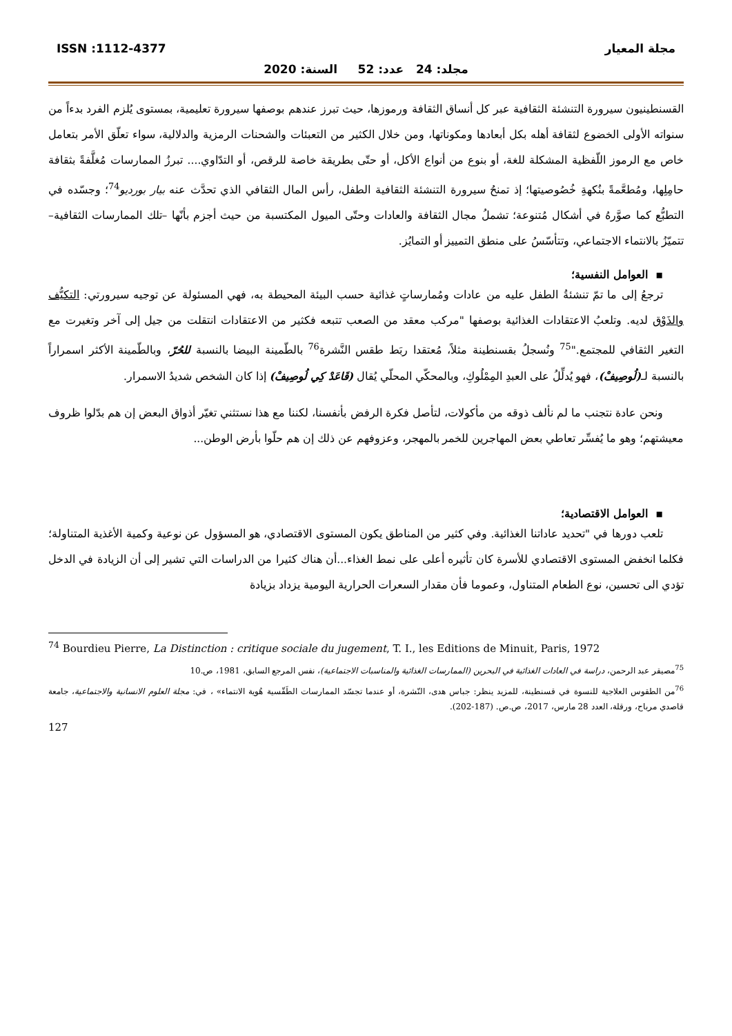مجلة المعيار ISSN :1112-4377
مجلد: 24 عدد: 52 السنة: 2020
القسنطينيون سيرورة التنشئة الثقافية عبر كل أنساق الثقافة ورموزها، حيث تبرز عندهم بوصفها سيرورة تعليمية، بمستوى يُلزم الفرد بدءاً من سنواته الأولى الخضوع لثقافة أهله بكل أبعادها ومكوناتها، ومن خلال الكثير من التعبئات والشحنات الرمزية والدلالية، سواء تعلّق الأمر بتعامل خاص مع الرموز اللّفظية المشكلة للغة، أو بنوع من أنواع الأكل، أو حتّى بطريقة خاصة للرقص، أو التدّاوي.... تبرزُ الممارسات مُغلَّفةً بثقافة حامِلِها، ومُطعَّمةً بنُكهةِ خُصُوصيتها؛ إذ تمنحُ سيرورة التنشئة الثقافية الطفل، رأس المال الثقافي الذي تحدَّث عنه بيار بورديو<sup>74</sup>؛ وجسّده في التطبُّع كما صوَّرهُ في أشكال مُتنوعة؛ تشملُ مجال الثقافة والعادات وحتّى الميول المكتسبة من حيث أجزم بأنّها –تلك الممارسات الثقافية–تتميّزُ بالانتماء الاجتماعي، وتتأسّسُ على منطق التمييز أو التمايُز.
▪ العوامل النفسية؛
ترجعُ إلى ما تمّ تنشئةُ الطفل عليه من عادات ومُمارساتٍ غذائية حسب البيئة المحيطة به، فهي المسئولة عن توجيه سيرورتي: التكيُّف والذَوْق لديه. وتلعبُ الاعتقادات الغذائية بوصفها "مركب معقد من الصعب تتبعه فكثير من الاعتقادات انتقلت من جيل إلى آخر وتغيرت مع التغير الثقافي للمجتمع."<sup>75</sup> ونُسجلُ بقسنطينة مثلاً، مُعتقدا ربَط طقس النَّشرة<sup>76</sup> بالطّمينة البيضا بالنسبة للحُرّ، وبالطّمينة الأكثر اسمراراً بالنسبة لـ(لُوصِيفْ)، فهو يُدلِّلُ على العبدِ المِمْلُوكِ، وبالمحكّي المحلّي يُقال (قَاعَدْ كِي لُوصِيفْ) إذا كان الشخص شديدُ الاسمرار.
ونحن عادة نتجنب ما لم نألف ذوقه من مأكولات، لتأصل فكرة الرفض بأنفسنا، لكننا مع هذا نستثني تغيّر أذواق البعض إن هم بدّلوا ظروف معيشتهم؛ وهو ما يُفسِّر تعاطي بعض المهاجرين للخمر بالمهجر، وعزوفهم عن ذلك إن هم حلّوا بأرض الوطن...
▪ العوامل الاقتصادية؛
تلعب دورها في "تحديد عاداتنا الغذائية. وفي كثير من المناطق يكون المستوى الاقتصادي، هو المسؤول عن نوعية وكمية الأغذية المتناولة؛ فكلما انخفض المستوى الاقتصادي للأسرة كان تأثيره أعلى على نمط الغذاء...أن هناك كثيرا من الدراسات التي تشير إلى أن الزيادة في الدخل تؤدي الى تحسين، نوع الطعام المتناول، وعموما فأن مقدار السعرات الحرارية اليومية يزداد بزيادة
<sup>74</sup> Bourdieu Pierre, La Distinction : critique sociale du jugement, T. I., les Editions de Minuit, Paris, 1972
<sup>75</sup> مصيقر عبد الرحمن، دراسة في العادات الغذائية في البحرين (الممارسات الغذائية والمناسبات الاجتماعية)، نفس المرجع السابق، 1981، ص.10
<sup>76</sup> من الطقوس العلاجية للنسوة في قسنطينة، للمزيد ينظر: جباس هدى، النّشرة، أو عندما تجسّد الممارسات الطَقّسية هُوية الانتماء» ، في: مجلة العلوم الانسانية والاجتماعية، جامعة قاصدي مرباح، ورقلة، العدد 28 مارس، 2017، ص.ص. (187-202).
127